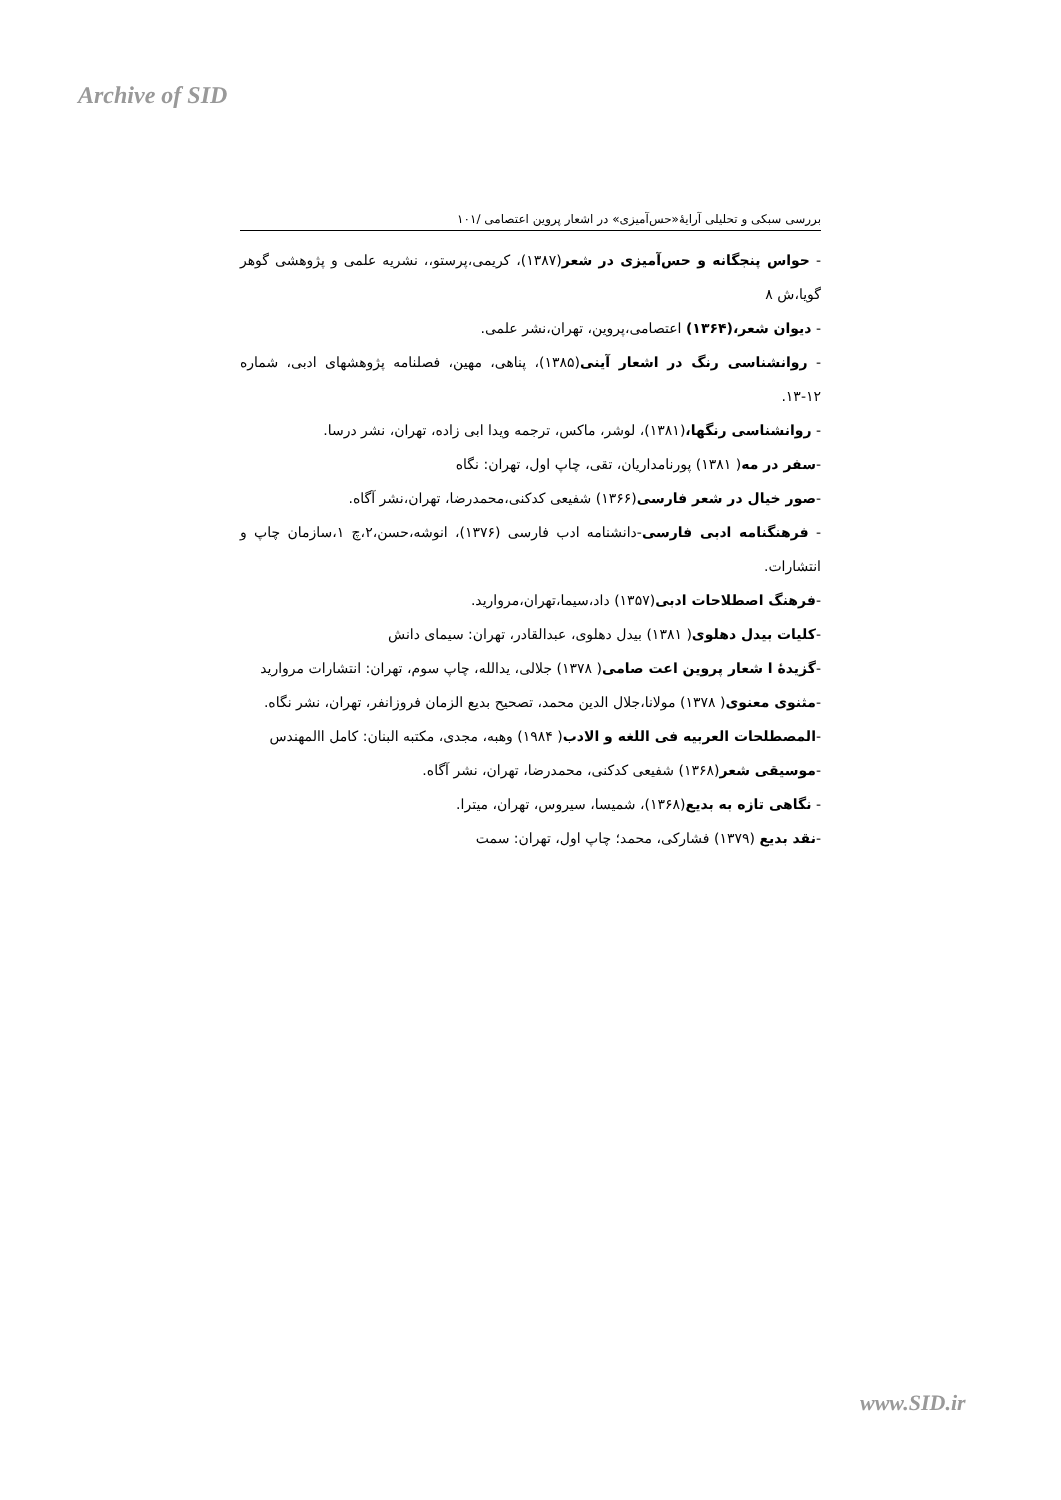Archive of SID
بررسی سبکی و تحلیلی آرایهٔ«حس‌آمیزی» در اشعار پروین اعتصامی /۱۰۱
- حواس پنجگانه و حس‌آمیزی در شعر(۱۳۸۷)، کریمی،پرستو،، نشریه علمی و پژوهشی گوهر گویا،ش ۸
- دیوان شعر،(۱۳۶۴) اعتصامی،پروین، تهران،نشر علمی.
- روانشناسی رنگ در اشعار آینی(۱۳۸۵)، پناهی، مهین، فصلنامه پژوهشهای ادبی، شماره ۱۲-۱۳.
- روانشناسی رنگها،(۱۳۸۱)، لوشر، ماکس، ترجمه ویدا ابی زاده، تهران، نشر درسا.
-سفر در مه( ۱۳۸۱) پورنامداریان، تقی، چاپ اول، تهران: نگاه
-صور خیال در شعر فارسی(۱۳۶۶) شفیعی کدکنی،محمدرضا، تهران،نشر آگاه.
- فرهنگنامه ادبی فارسی-دانشنامه ادب فارسی (۱۳۷۶)، انوشه،حسن،۲،چ ۱،سازمان چاپ و انتشارات.
-فرهنگ اصطلاحات ادبی(۱۳۵۷) داد،سیما،تهران،مروارید.
-کلیات بیدل دهلوی( ۱۳۸۱) بیدل دهلوی، عبدالقادر، تهران: سیمای دانش
-گزیدهٔ ا شعار پروین اعت صامی( ۱۳۷۸) جلالی، یدالله، چاپ سوم، تهران: انتشارات مروارید
-مثنوی معنوی( ۱۳۷۸) مولانا،جلال الدین محمد، تصحیح بدیع الزمان فروزانفر، تهران، نشر نگاه.
-المصطلحات العربیه فی اللغه و الادب( ۱۹۸۴) وهبه، مجدی، مکتبه البنان: کامل االمهندس
-موسیقی شعر(۱۳۶۸) شفیعی کدکنی، محمدرضا، تهران، نشر آگاه.
- نگاهی تازه به بدیع(۱۳۶۸)، شمیسا، سیروس، تهران، میترا.
-نقد بدیع (۱۳۷۹) فشارکی، محمد؛ چاپ اول، تهران: سمت
www.SID.ir